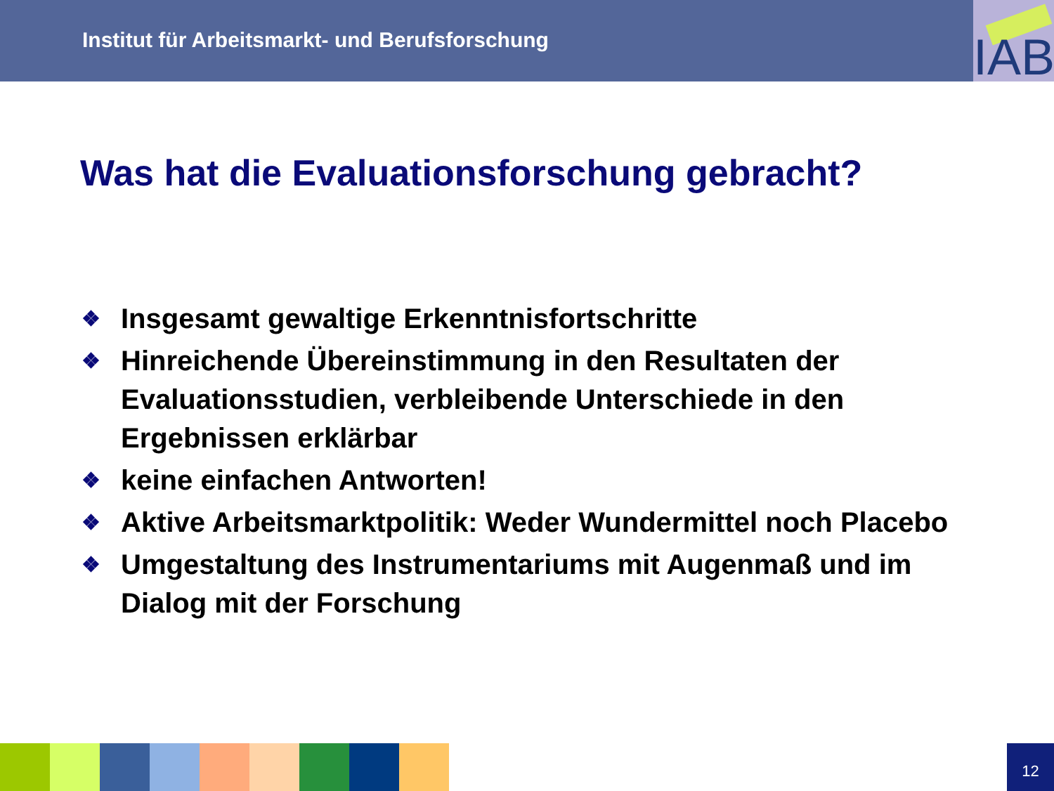Institut für Arbeitsmarkt- und Berufsforschung
IAB
Was hat die Evaluationsforschung gebracht?
❖ Insgesamt gewaltige Erkenntnisfortschritte
❖ Hinreichende Übereinstimmung in den Resultaten der Evaluationsstudien, verbleibende Unterschiede in den Ergebnissen erklärbar
❖ keine einfachen Antworten!
❖ Aktive Arbeitsmarktpolitik: Weder Wundermittel noch Placebo
❖ Umgestaltung des Instrumentariums mit Augenmaß und im Dialog mit der Forschung
12